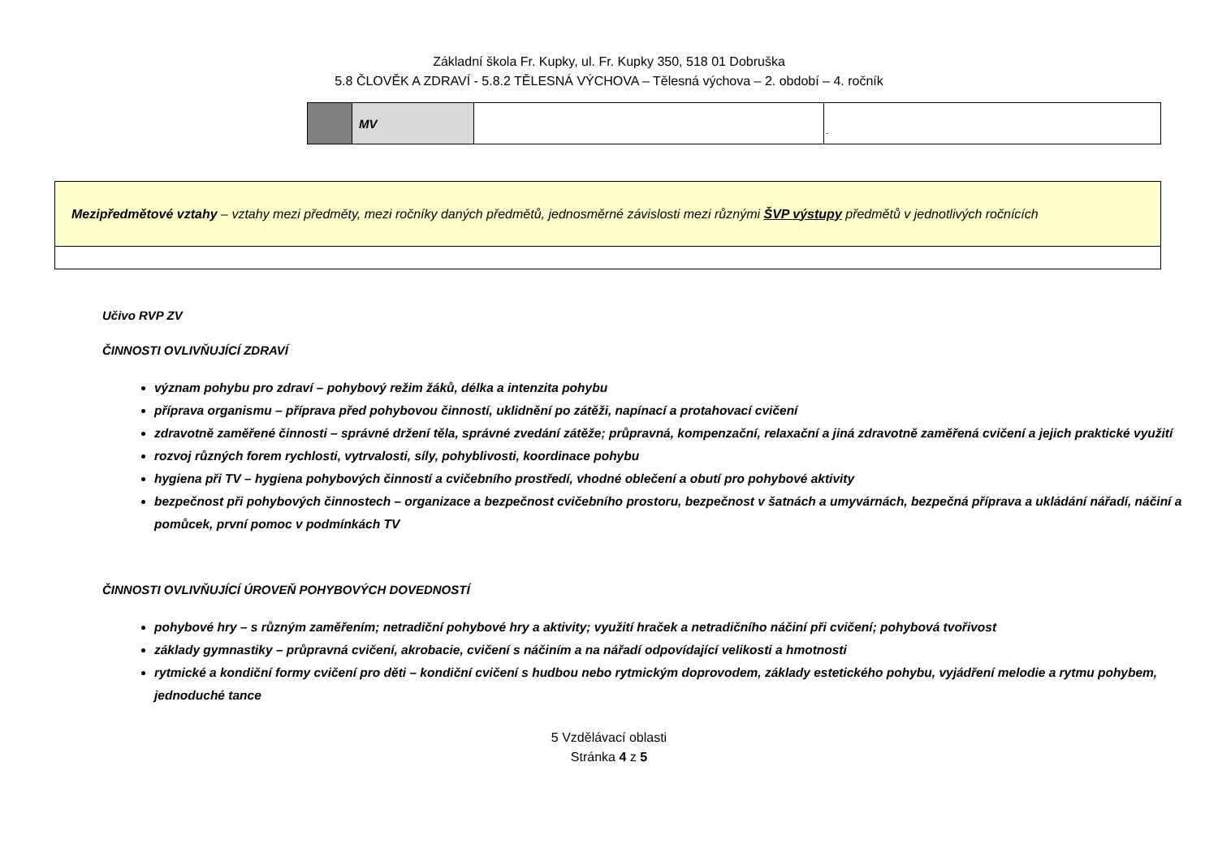Základní škola Fr. Kupky, ul. Fr. Kupky 350, 518 01 Dobruška
5.8 ČLOVĚK A ZDRAVÍ - 5.8.2 TĚLESNÁ VÝCHOVA – Tělesná výchova – 2. období – 4. ročník
| | MV | | - |
| Mezipředmětové vztahy – vztahy mezi předměty, mezi ročníky daných předmětů, jednosměrné závislosti mezi různými ŠVP výstupy předmětů v jednotlivých ročnících |
Učivo RVP ZV
ČINNOSTI OVLIVŇUJÍCÍ ZDRAVÍ
význam pohybu pro zdraví – pohybový režim žáků, délka a intenzita pohybu
příprava organismu – příprava před pohybovou činností, uklidnění po zátěži, napínací a protahovací cvičení
zdravotně zaměřené činnosti – správné držení těla, správné zvedání zátěže; průpravná, kompenzační, relaxační a jiná zdravotně zaměřená cvičení a jejich praktické využití
rozvoj různých forem rychlosti, vytrvalosti, síly, pohyblivosti, koordinace pohybu
hygiena při TV – hygiena pohybových činností a cvičebního prostředí, vhodné oblečení a obutí pro pohybové aktivity
bezpečnost při pohybových činnostech – organizace a bezpečnost cvičebního prostoru, bezpečnost v šatnách a umyvárnách, bezpečná příprava a ukládání nářadí, náčiní a pomůcek, první pomoc v podmínkách TV
ČINNOSTI OVLIVŇUJÍCÍ ÚROVEŇ POHYBOVÝCH DOVEDNOSTÍ
pohybové hry – s různým zaměřením; netradiční pohybové hry a aktivity; využití hraček a netradičního náčiní při cvičení; pohybová tvořivost
základy gymnastiky – průpravná cvičení, akrobacie, cvičení s náčiním a na nářadí odpovídající velikosti a hmotnosti
rytmické a kondiční formy cvičení pro děti – kondiční cvičení s hudbou nebo rytmickým doprovodem, základy estetického pohybu, vyjádření melodie a rytmu pohybem, jednoduché tance
5 Vzdělávací oblasti
Stránka 4 z 5